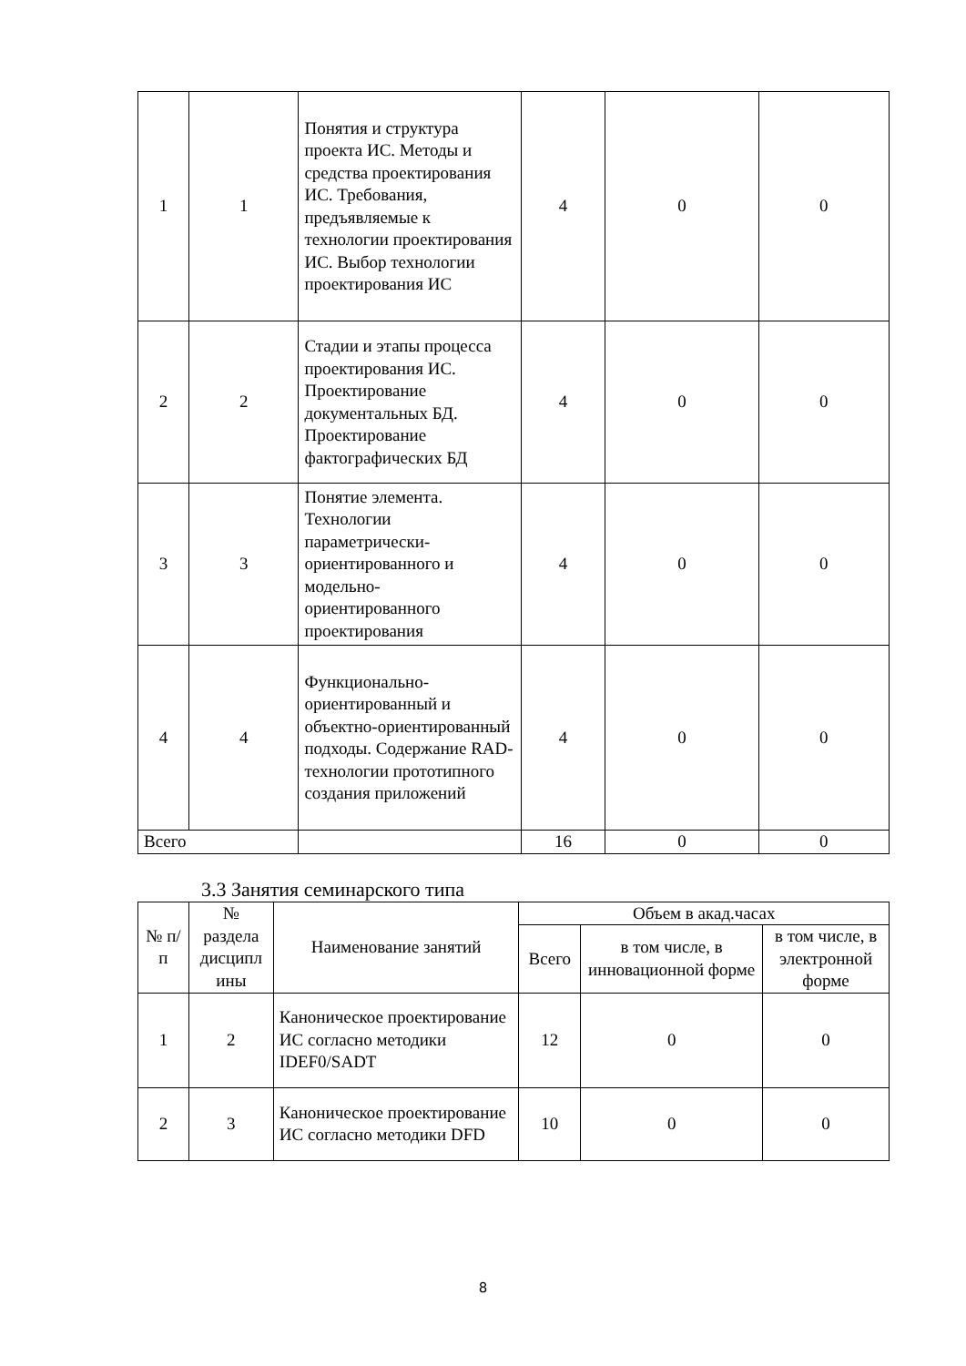| 1 | 1 | Понятия и структура проекта ИС. Методы и средства проектирования ИС. Требования, предъявляемые к технологии проектирования ИС. Выбор технологии проектирования ИС | 4 | 0 | 0 |
| 2 | 2 | Стадии и этапы процесса проектирования ИС. Проектирование документальных БД. Проектирование фактографических БД | 4 | 0 | 0 |
| 3 | 3 | Понятие элемента. Технологии параметрически-ориентированного и модельно-ориентированного проектирования | 4 | 0 | 0 |
| 4 | 4 | Функционально-ориентированный и объектно-ориентированный подходы. Содержание RAD-технологии прототипного создания приложений | 4 | 0 | 0 |
| Всего | | | 16 | 0 | 0 |
3.3 Занятия семинарского типа
| № п/п | № раздела дисципл ины | Наименование занятий | Объем в акад.часах | | |
| --- | --- | --- | --- | --- | --- |
| | | | Всего | в том числе, в инновационной форме | в том числе, в электронной форме |
| 1 | 2 | Каноническое проектирование ИС согласно методики IDEF0/SADT | 12 | 0 | 0 |
| 2 | 3 | Каноническое проектирование ИС согласно методики DFD | 10 | 0 | 0 |
8